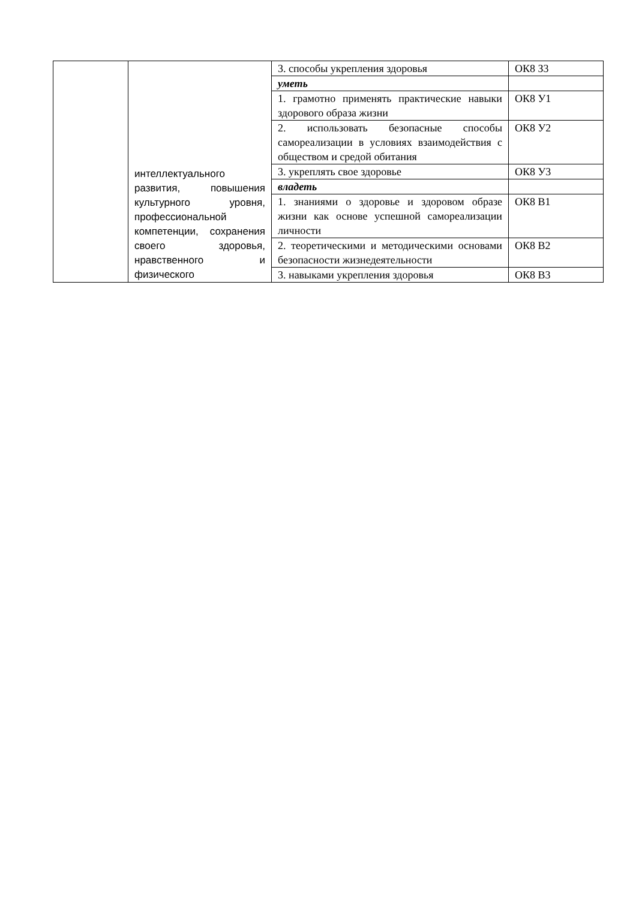| | интеллектуального развития, повышения культурного уровня, профессиональной компетенции, сохранения своего здоровья, нравственного и физического | 3. способы укрепления здоровья | ОК8 З3 |
| | | уметь | |
| | | 1. грамотно применять практические навыки здорового образа жизни | ОК8 У1 |
| | | 2. использовать безопасные способы самореализации в условиях взаимодействия с обществом и средой обитания | ОК8 У2 |
| | | 3. укреплять свое здоровье | ОК8 У3 |
| | | владеть | |
| | | 1. знаниями о здоровье и здоровом образе жизни как основе успешной самореализации личности | ОК8 В1 |
| | | 2. теоретическими и методическими основами безопасности жизнедеятельности | ОК8 В2 |
| | | 3. навыками укрепления здоровья | ОК8 В3 |